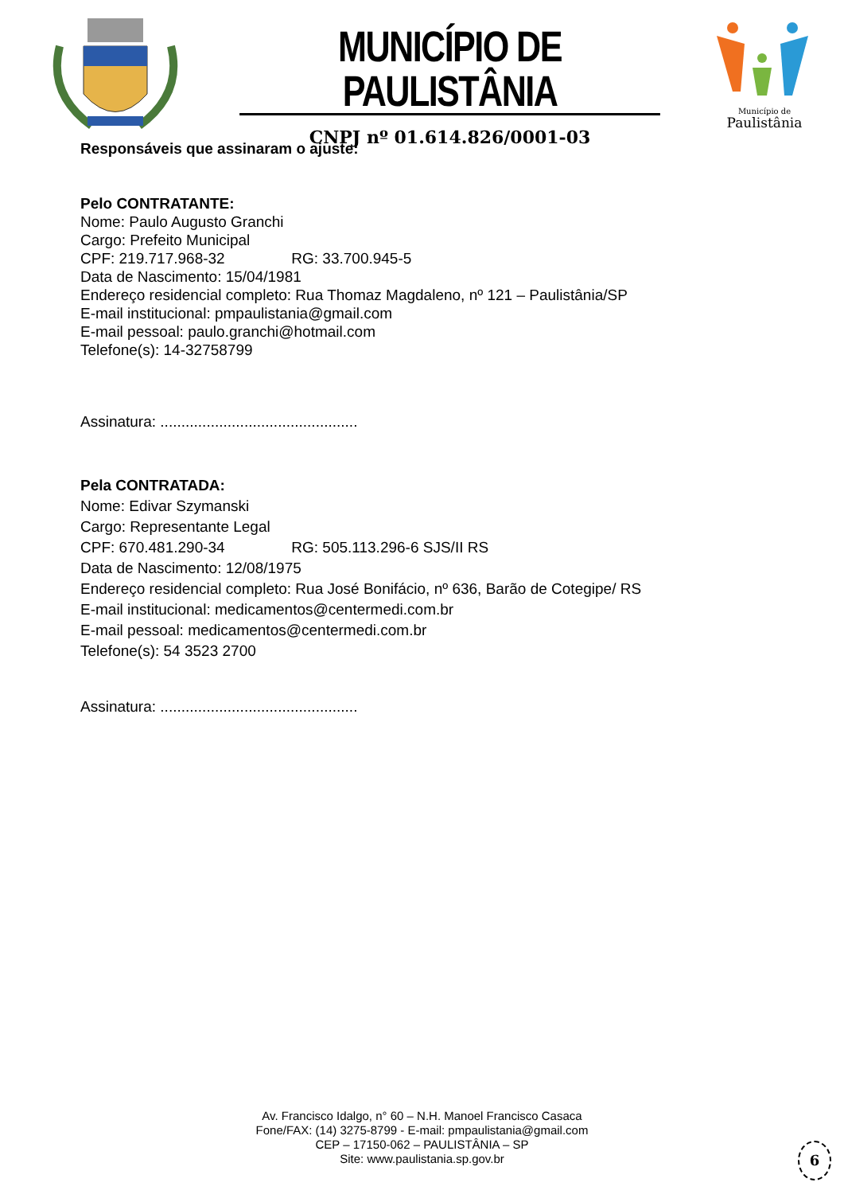MUNICÍPIO DE PAULISTÂNIA
CNPJ nº 01.614.826/0001-03
Município de
Paulistânia
Responsáveis que assinaram o ajuste:
Pelo CONTRATANTE:
Nome: Paulo Augusto Granchi
Cargo: Prefeito Municipal
CPF: 219.717.968-32 RG: 33.700.945-5
Data de Nascimento: 15/04/1981
Endereço residencial completo: Rua Thomaz Magdaleno, nº 121 – Paulistânia/SP
E-mail institucional: pmpaulistania@gmail.com
E-mail pessoal: paulo.granchi@hotmail.com
Telefone(s): 14-32758799
Assinatura: ...............................................
Pela CONTRATADA:
Nome: Edivar Szymanski
Cargo: Representante Legal
CPF: 670.481.290-34 RG: 505.113.296-6 SJS/II RS
Data de Nascimento: 12/08/1975
Endereço residencial completo: Rua José Bonifácio, nº 636, Barão de Cotegipe/ RS
E-mail institucional: medicamentos@centermedi.com.br
E-mail pessoal: medicamentos@centermedi.com.br
Telefone(s): 54 3523 2700
Assinatura: ...............................................
Av. Francisco Idalgo, n° 60 – N.H. Manoel Francisco Casaca
Fone/FAX: (14) 3275-8799 - E-mail: pmpaulistania@gmail.com
CEP – 17150-062 – PAULISTÂNIA – SP
Site: www.paulistania.sp.gov.br
6